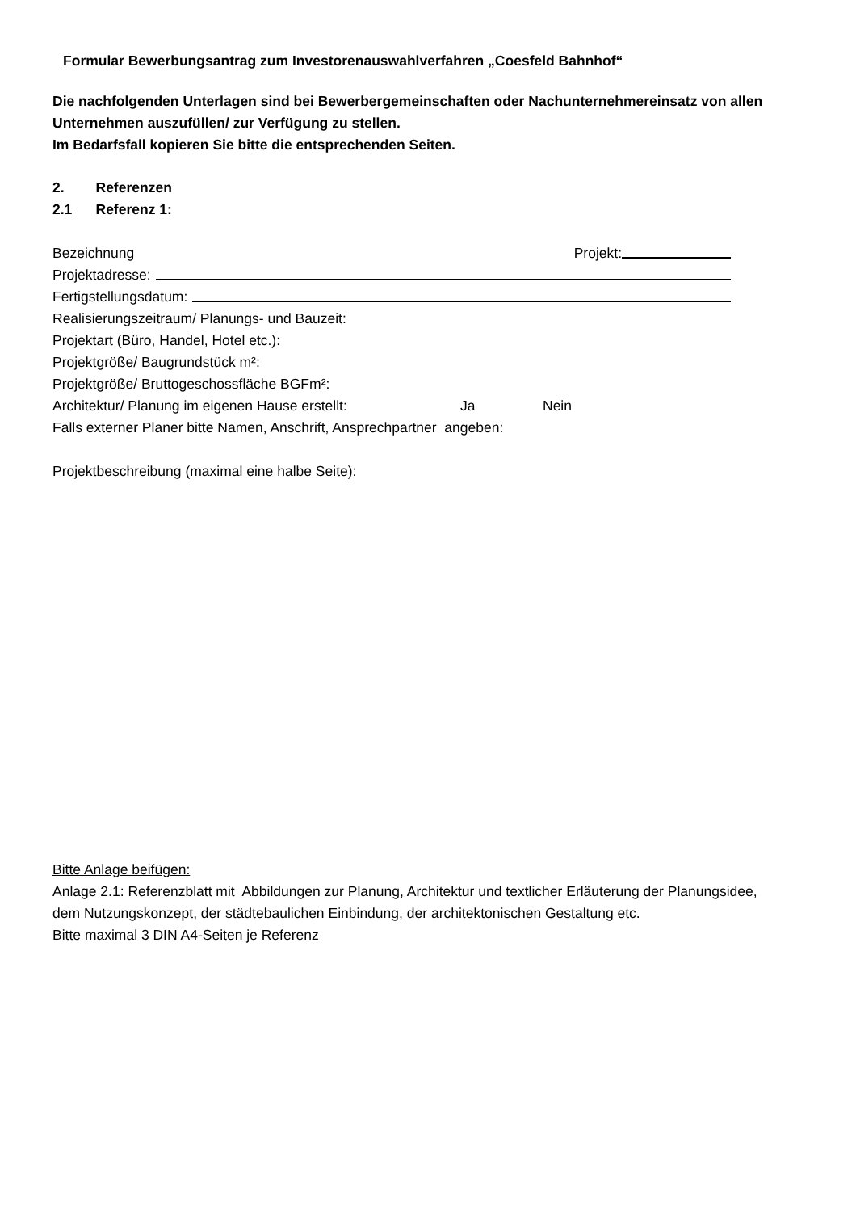Formular Bewerbungsantrag zum Investorenauswahlverfahren „Coesfeld Bahnhof“
Die nachfolgenden Unterlagen sind bei Bewerbergemeinschaften oder Nachunternehmereinsatz von allen Unternehmen auszufüllen/ zur Verfügung zu stellen.
Im Bedarfsfall kopieren Sie bitte die entsprechenden Seiten.
2. Referenzen
2.1 Referenz 1:
Bezeichnung Projekt:
Projektadresse:
Fertigstellungsdatum:
Realisierungszeitraum/ Planungs- und Bauzeit:
Projektart (Büro, Handel, Hotel etc.):
Projektgröße/ Baugrundstück m²:
Projektgröße/ Bruttogeschossfläche BGFm²:
Architektur/ Planung im eigenen Hause erstellt: Ja Nein
Falls externer Planer bitte Namen, Anschrift, Ansprechpartner angeben:
Projektbeschreibung (maximal eine halbe Seite):
Bitte Anlage beifügen:
Anlage 2.1: Referenzblatt mit Abbildungen zur Planung, Architektur und textlicher Erläuterung der Planungsidee, dem Nutzungskonzept, der städtebaulichen Einbindung, der architektonischen Gestaltung etc.
Bitte maximal 3 DIN A4-Seiten je Referenz